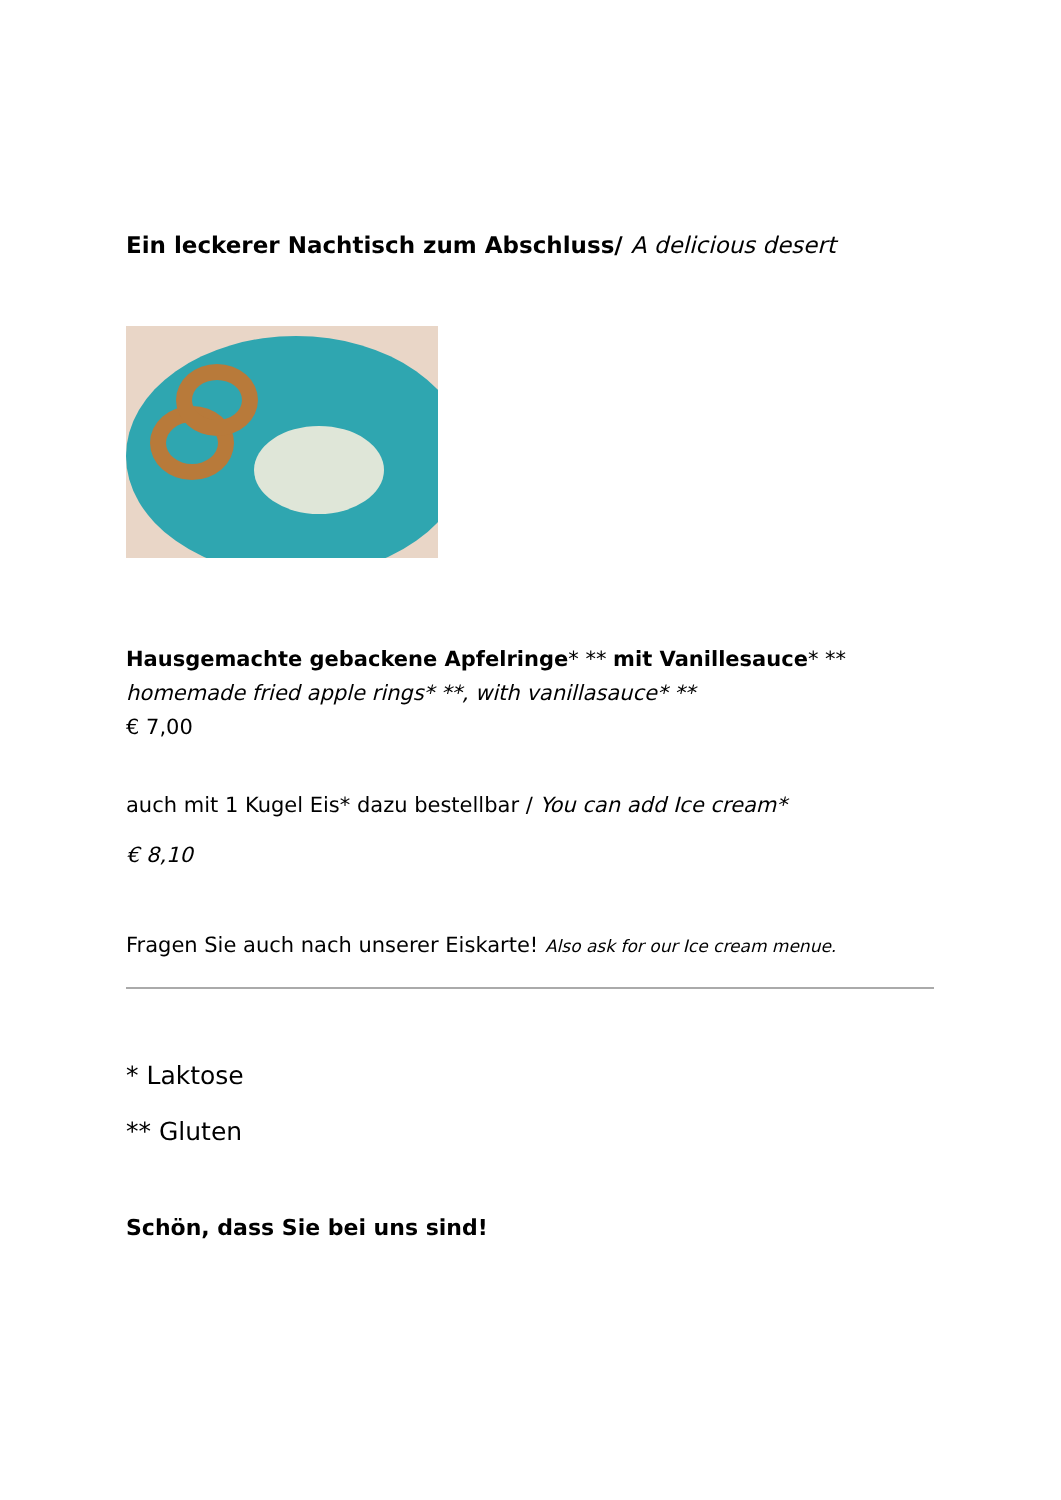Ein leckerer Nachtisch zum Abschluss/ A delicious desert
Hausgemachte gebackene Apfelringe* ** mit Vanillesauce* **
homemade fried apple rings* **, with vanillasauce* **
€ 7,00
auch mit 1 Kugel Eis* dazu bestellbar / You can add Ice cream*
€ 8,10
Fragen Sie auch nach unserer Eiskarte! Also ask for our Ice cream menue.
* Laktose
** Gluten
Schön, dass Sie bei uns sind!